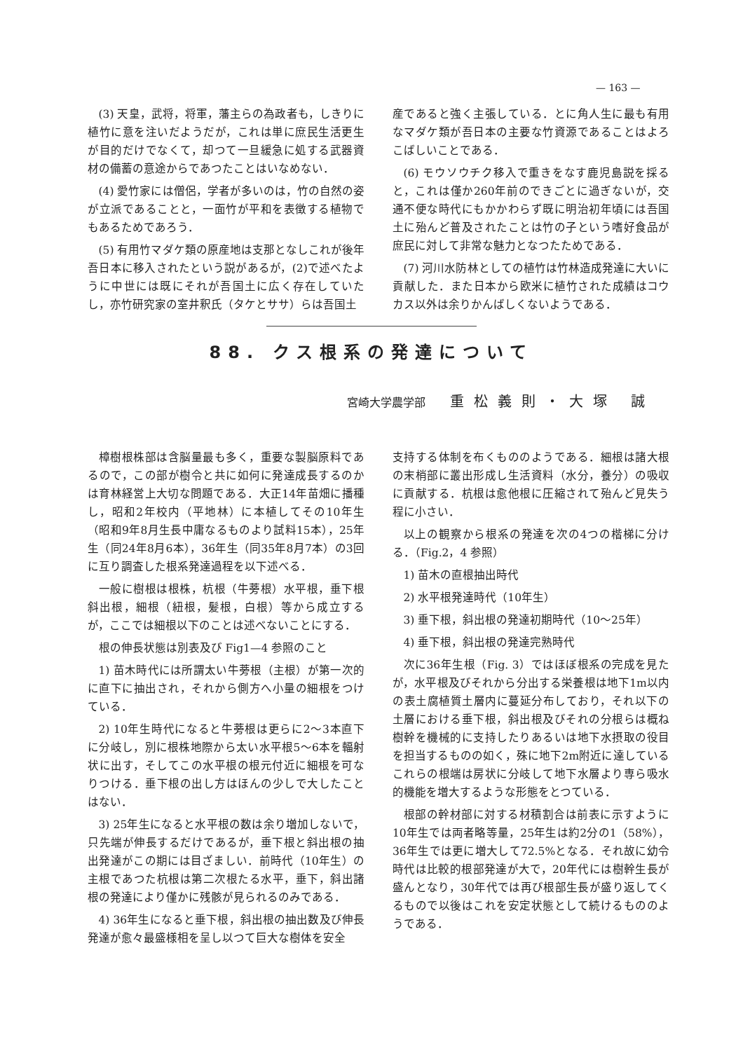— 163 —
(3) 天皇，武将，将軍，藩主らの為政者も，しきりに植竹に意を注いだようだが，これは単に庶民生活更生が目的だけでなくて，却つて一旦緩急に処する武器資材の備蓄の意途からであつたことはいなめない．
(4) 愛竹家には僧侶，学者が多いのは，竹の自然の姿が立派であることと，一面竹が平和を表徴する植物でもあるためであろう．
(5) 有用竹マダケ類の原産地は支那となしこれが後年吾日本に移入されたという説があるが，(2)で述べたように中世には既にそれが吾国土に広く存在していたし，亦竹研究家の室井釈氏（タケとササ）らは吾国土
産であると強く主張している．とに角人生に最も有用なマダケ類が吾日本の主要な竹資源であることはよろこばしいことである．
(6) モウソウチク移入で重きをなす鹿児島説を採ると，これは僅か260年前のできごとに過ぎないが，交通不便な時代にもかかわらず既に明治初年頃には吾国土に殆んど普及されたことは竹の子という嗜好食品が庶民に対して非常な魅力となつたためである．
(7) 河川水防林としての植竹は竹林造成発達に大いに貢献した．また日本から欧米に植竹された成績はコウカス以外は余りかんばしくないようである．
88. クス根系の発達について
宮崎大学農学部 重松義則・大塚 誠
樟樹根株部は含脳量最も多く，重要な製脳原料であるので，この部が樹令と共に如何に発達成長するのかは育林経営上大切な問題である．大正14年苗畑に播種し，昭和2年校内（平地林）に本植してその10年生（昭和9年8月生長中庸なるものより試料15本），25年生（同24年8月6本），36年生（同35年8月7本）の3回に互り調査した根系発達過程を以下述べる．
一般に樹根は根株，杭根（牛蒡根）水平根，垂下根斜出根，細根（紐根，髪根，白根）等から成立するが，ここでは細根以下のことは述べないことにする．
根の伸長状態は別表及び Fig1—4 参照のこと
1) 苗木時代には所謂太い牛蒡根（主根）が第一次的に直下に抽出され，それから側方へ小量の細根をつけている．
2) 10年生時代になると牛蒡根は更らに2～3本直下に分岐し，別に根株地際から太い水平根5～6本を輻射状に出す，そしてこの水平根の根元付近に細根を可なりつける．垂下根の出し方はほんの少しで大したことはない．
3) 25年生になると水平根の数は余り増加しないで，只先端が伸長するだけであるが，垂下根と斜出根の抽出発達がこの期には目ざましい．前時代（10年生）の主根であつた杭根は第二次根たる水平，垂下，斜出諸根の発達により僅かに残骸が見られるのみである．
4) 36年生になると垂下根，斜出根の抽出数及び伸長発達が愈々最盛様相を呈し以つて巨大な樹体を安全
支持する体制を布くもののようである．細根は諸大根の末梢部に叢出形成し生活資料（水分，養分）の吸収に貢献する．杭根は愈他根に圧縮されて殆んど見失う程に小さい．
以上の観察から根系の発達を次の4つの楷梯に分ける．（Fig.2，4 参照）
1) 苗木の直根抽出時代
2) 水平根発達時代（10年生）
3) 垂下根，斜出根の発達初期時代（10～25年）
4) 垂下根，斜出根の発達完熟時代
次に36年生根（Fig. 3）ではほぼ根系の完成を見たが，水平根及びそれから分出する栄養根は地下1m以内の表土腐植質土層内に蔓延分布しており，それ以下の土層における垂下根，斜出根及びそれの分根らは概ね樹幹を機械的に支持したりあるいは地下水摂取の役目を担当するものの如く，殊に地下2m附近に達しているこれらの根端は房状に分岐して地下水層より専ら吸水的機能を増大するような形態をとつている．
根部の幹材部に対する材積割合は前表に示すように10年生では両者略等量，25年生は約2分の1（58%），36年生では更に増大して72.5%となる．それ故に幼令時代は比較的根部発達が大で，20年代には樹幹生長が盛んとなり，30年代では再び根部生長が盛り返してくるもので以後はこれを安定状態として続けるもののようである．